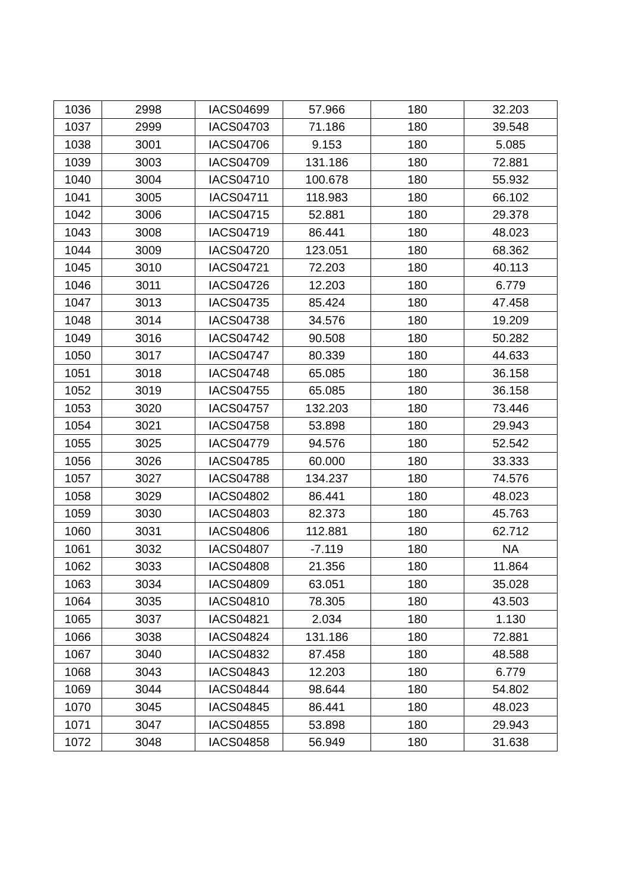| 1036 | 2998 | IACS04699 | 57.966 | 180 | 32.203 |
| 1037 | 2999 | IACS04703 | 71.186 | 180 | 39.548 |
| 1038 | 3001 | IACS04706 | 9.153 | 180 | 5.085 |
| 1039 | 3003 | IACS04709 | 131.186 | 180 | 72.881 |
| 1040 | 3004 | IACS04710 | 100.678 | 180 | 55.932 |
| 1041 | 3005 | IACS04711 | 118.983 | 180 | 66.102 |
| 1042 | 3006 | IACS04715 | 52.881 | 180 | 29.378 |
| 1043 | 3008 | IACS04719 | 86.441 | 180 | 48.023 |
| 1044 | 3009 | IACS04720 | 123.051 | 180 | 68.362 |
| 1045 | 3010 | IACS04721 | 72.203 | 180 | 40.113 |
| 1046 | 3011 | IACS04726 | 12.203 | 180 | 6.779 |
| 1047 | 3013 | IACS04735 | 85.424 | 180 | 47.458 |
| 1048 | 3014 | IACS04738 | 34.576 | 180 | 19.209 |
| 1049 | 3016 | IACS04742 | 90.508 | 180 | 50.282 |
| 1050 | 3017 | IACS04747 | 80.339 | 180 | 44.633 |
| 1051 | 3018 | IACS04748 | 65.085 | 180 | 36.158 |
| 1052 | 3019 | IACS04755 | 65.085 | 180 | 36.158 |
| 1053 | 3020 | IACS04757 | 132.203 | 180 | 73.446 |
| 1054 | 3021 | IACS04758 | 53.898 | 180 | 29.943 |
| 1055 | 3025 | IACS04779 | 94.576 | 180 | 52.542 |
| 1056 | 3026 | IACS04785 | 60.000 | 180 | 33.333 |
| 1057 | 3027 | IACS04788 | 134.237 | 180 | 74.576 |
| 1058 | 3029 | IACS04802 | 86.441 | 180 | 48.023 |
| 1059 | 3030 | IACS04803 | 82.373 | 180 | 45.763 |
| 1060 | 3031 | IACS04806 | 112.881 | 180 | 62.712 |
| 1061 | 3032 | IACS04807 | -7.119 | 180 | NA |
| 1062 | 3033 | IACS04808 | 21.356 | 180 | 11.864 |
| 1063 | 3034 | IACS04809 | 63.051 | 180 | 35.028 |
| 1064 | 3035 | IACS04810 | 78.305 | 180 | 43.503 |
| 1065 | 3037 | IACS04821 | 2.034 | 180 | 1.130 |
| 1066 | 3038 | IACS04824 | 131.186 | 180 | 72.881 |
| 1067 | 3040 | IACS04832 | 87.458 | 180 | 48.588 |
| 1068 | 3043 | IACS04843 | 12.203 | 180 | 6.779 |
| 1069 | 3044 | IACS04844 | 98.644 | 180 | 54.802 |
| 1070 | 3045 | IACS04845 | 86.441 | 180 | 48.023 |
| 1071 | 3047 | IACS04855 | 53.898 | 180 | 29.943 |
| 1072 | 3048 | IACS04858 | 56.949 | 180 | 31.638 |